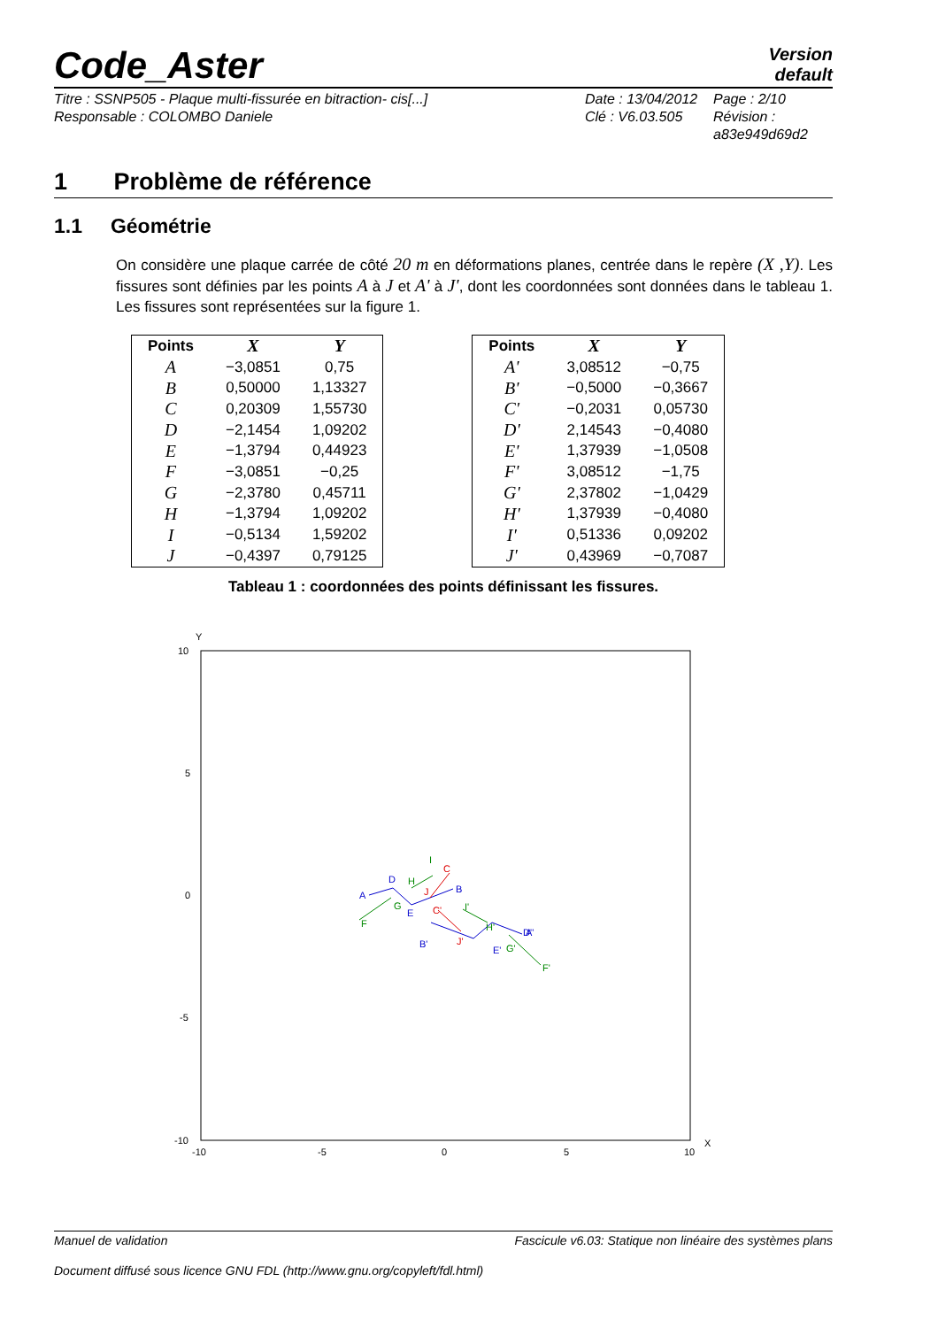Code_Aster
Version
default
Titre : SSNP505 - Plaque multi-fissurée en bitraction- cis[...]
Responsable : COLOMBO Daniele
Date : 13/04/2012
Clé : V6.03.505
Page : 2/10
Révision :
a83e949d69d2
1 Problème de référence
1.1 Géométrie
On considère une plaque carrée de côté 20 m en déformations planes, centrée dans le repère (X ,Y). Les fissures sont définies par les points A à J et A' à J', dont les coordonnées sont données dans le tableau 1. Les fissures sont représentées sur la figure 1.
| Points | X | Y |
| --- | --- | --- |
| A | −3,0851 | 0,75 |
| B | 0,50000 | 1,13327 |
| C | 0,20309 | 1,55730 |
| D | −2,1454 | 1,09202 |
| E | −1,3794 | 0,44923 |
| F | −3,0851 | −0,25 |
| G | −2,3780 | 0,45711 |
| H | −1,3794 | 1,09202 |
| I | −0,5134 | 1,59202 |
| J | −0,4397 | 0,79125 |
| Points | X | Y |
| --- | --- | --- |
| A' | 3,08512 | −0,75 |
| B' | −0,5000 | −0,3667 |
| C' | −0,2031 | 0,05730 |
| D' | 2,14543 | −0,4080 |
| E' | 1,37939 | −1,0508 |
| F' | 3,08512 | −1,75 |
| G' | 2,37802 | −1,0429 |
| H' | 1,37939 | −0,4080 |
| I' | 0,51336 | 0,09202 |
| J' | 0,43969 | −0,7087 |
Tableau 1 : coordonnées des points définissant les fissures.
Y
X
10
5
0
-5
-10
-10
-5
0
5
10
A
D
E
B
B'
E'
D'
A'
C
J
C'
J'
F
G
H
I
I'
H'
G'
F'
Manuel de validation Fascicule v6.03: Statique non linéaire des systèmes plans
Document diffusé sous licence GNU FDL (http://www.gnu.org/copyleft/fdl.html)